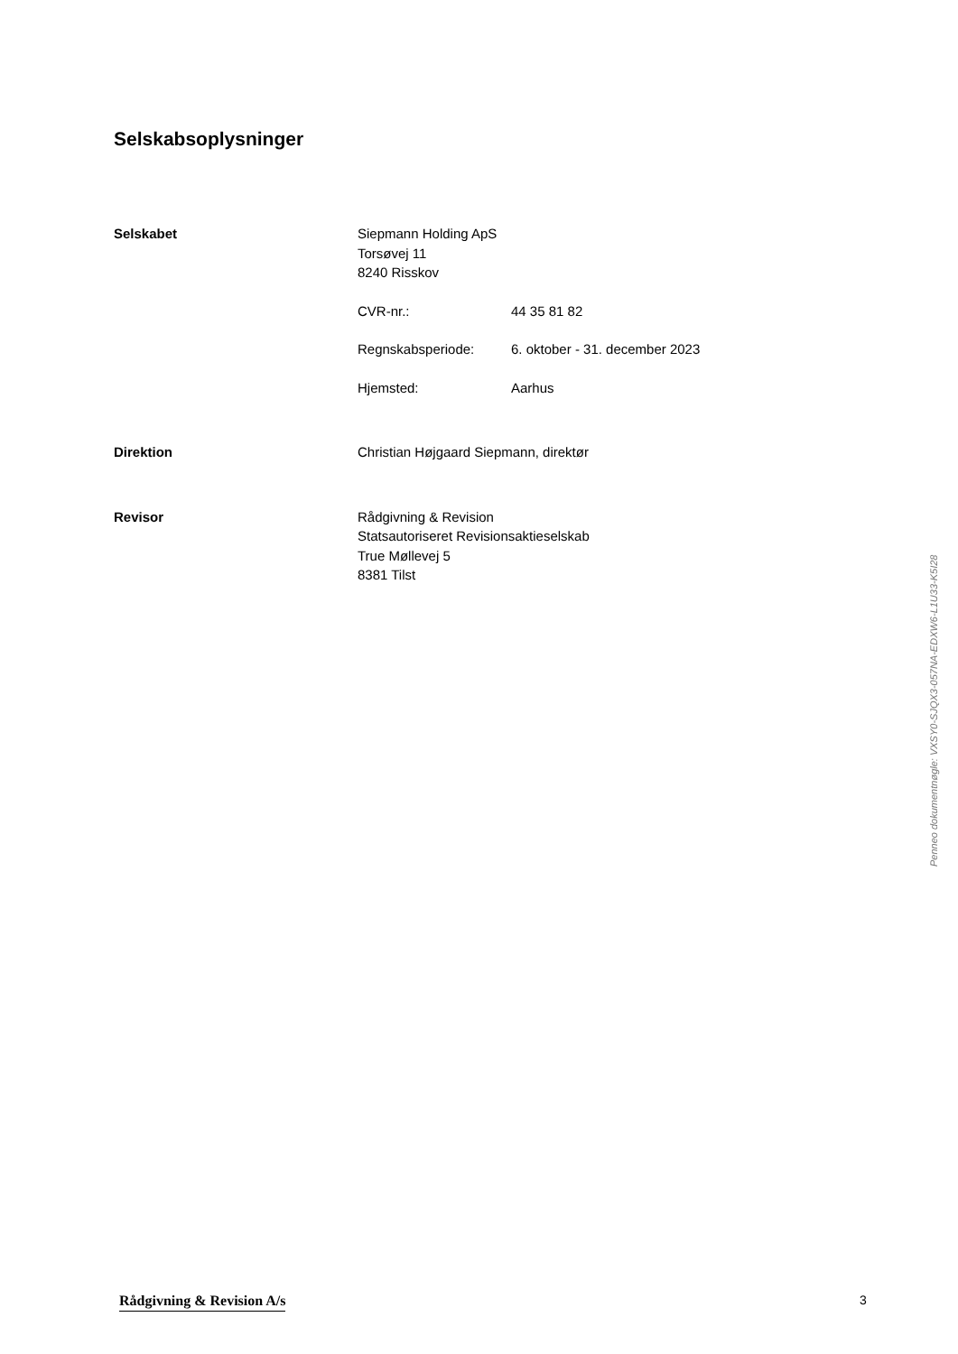Selskabsoplysninger
Selskabet Siepmann Holding ApS
Torsøvej 11
8240 Risskov
CVR-nr.: 44 35 81 82
Regnskabsperiode: 6. oktober - 31. december 2023
Hjemsted: Aarhus
Direktion Christian Højgaard Siepmann, direktør
Revisor Rådgivning & Revision
Statsautoriseret Revisionsaktieselskab
True Møllevej 5
8381 Tilst
Penneo dokumentnøgle: VXSY0-SJQX3-057NA-EDXW6-L1U33-K5I28
Rådgivning & Revision A/s 3